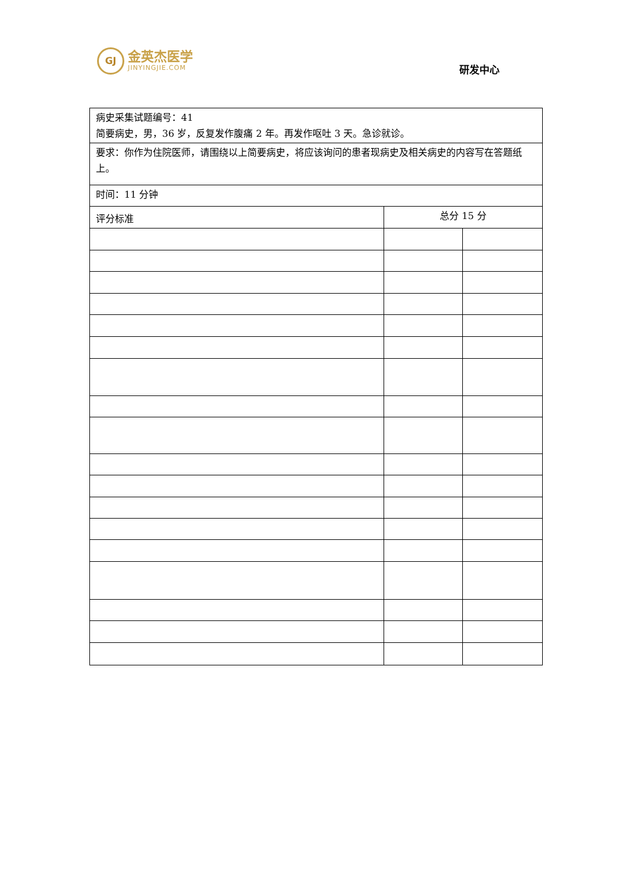GJ
金英杰医学
JINYINGJIE.COM
研发中心
| 病史采集试题编号：41 简要病史，男，36 岁，反复发作腹痛 2 年。再发作呕吐 3 天。急诊就诊。 | | |
| 要求：你作为住院医师，请围绕以上简要病史，将应该询问的患者现病史及相关病史的内容写在答题纸上。 | | |
| 时间：11 分钟 | | |
| 评分标准 | 总分 15 分 | |